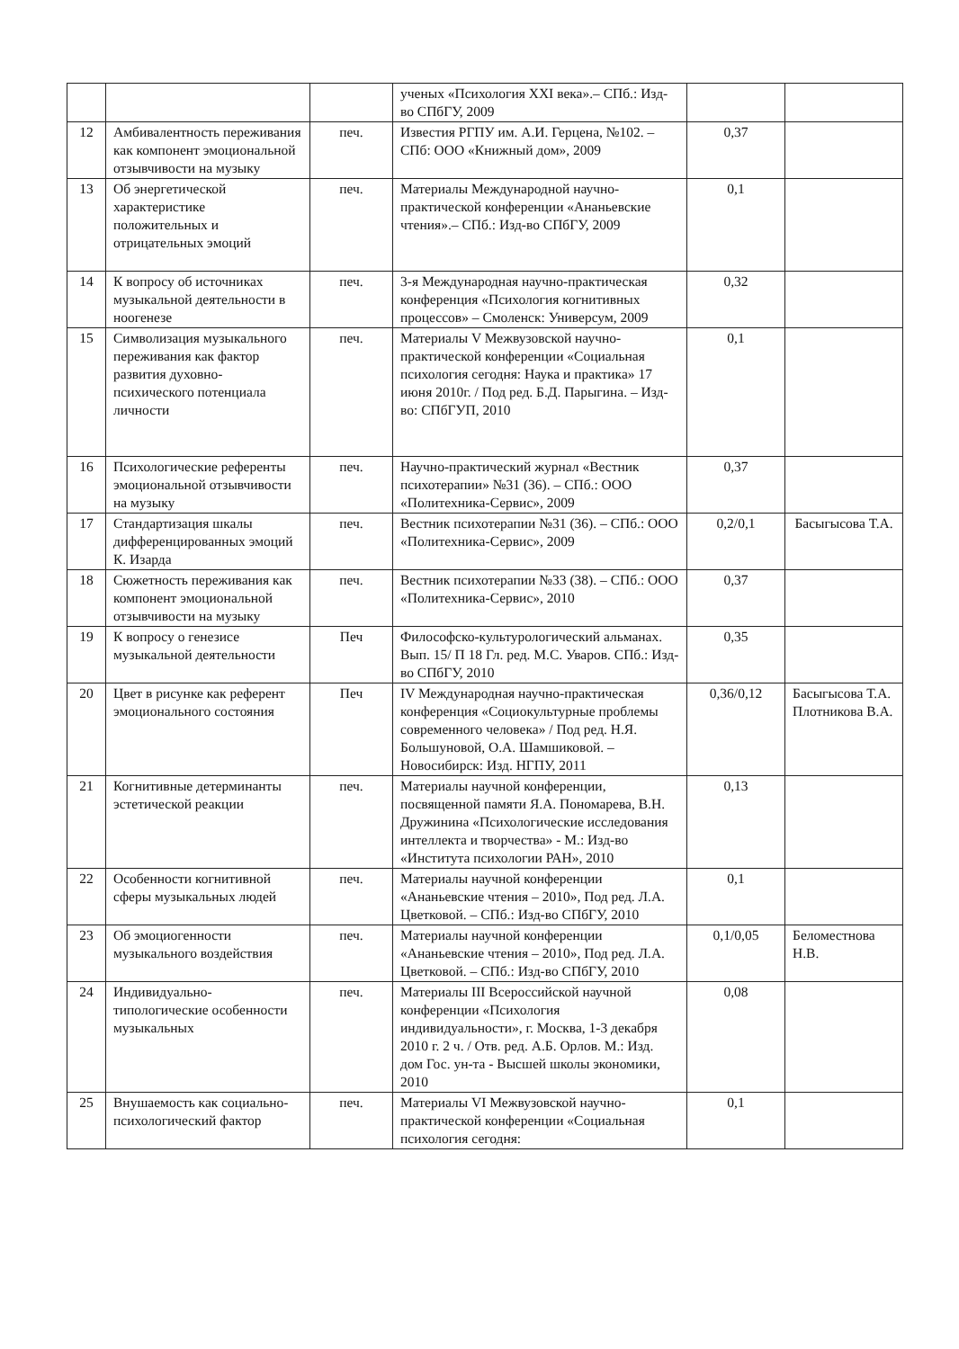| | | | ученых «Психология XXI века».– СПб.: Изд-во СПбГУ, 2009 | | |
| 12 | Амбивалентность переживания как компонент эмоциональной отзывчивости на музыку | печ. | Известия РГПУ им. А.И. Герцена, №102. – СПб: ООО «Книжный дом», 2009 | 0,37 | |
| 13 | Об энергетической характеристике положительных и отрицательных эмоций | печ. | Материалы Международной научно-практической конференции «Ананьевские чтения».– СПб.: Изд-во СПбГУ, 2009 | 0,1 | |
| 14 | К вопросу об источниках музыкальной деятельности в ноогенезе | печ. | 3-я Международная научно-практическая конференция «Психология когнитивных процессов» – Смоленск: Универсум, 2009 | 0,32 | |
| 15 | Символизация музыкального переживания как фактор развития духовно-психического потенциала личности | печ. | Материалы V Межвузовской научно-практической конференции «Социальная психология сегодня: Наука и практика» 17 июня 2010г. / Под ред. Б.Д. Парыгина. – Изд-во: СПбГУП, 2010 | 0,1 | |
| 16 | Психологические референты эмоциональной отзывчивости на музыку | печ. | Научно-практический журнал «Вестник психотерапии» №31 (36). – СПб.: ООО «Политехника-Сервис», 2009 | 0,37 | |
| 17 | Стандартизация шкалы дифференцированных эмоций К. Изарда | печ. | Вестник психотерапии №31 (36). – СПб.: ООО «Политехника-Сервис», 2009 | 0,2/0,1 | Басыгысова Т.А. |
| 18 | Сюжетность переживания как компонент эмоциональной отзывчивости на музыку | печ. | Вестник психотерапии №33 (38). – СПб.: ООО «Политехника-Сервис», 2010 | 0,37 | |
| 19 | К вопросу о генезисе музыкальной деятельности | Печ | Философско-культурологический альманах. Вып. 15/ П 18 Гл. ред. М.С. Уваров. СПб.: Изд-во СПбГУ, 2010 | 0,35 | |
| 20 | Цвет в рисунке как референт эмоционального состояния | Печ | IV Международная научно-практическая конференция «Социокультурные проблемы современного человека» / Под ред. Н.Я. Большуновой, О.А. Шамшиковой. – Новосибирск: Изд. НГПУ, 2011 | 0,36/0,12 | Басыгысова Т.А. Плотникова В.А. |
| 21 | Когнитивные детерминанты эстетической реакции | печ. | Материалы научной конференции, посвященной памяти Я.А. Пономарева, В.Н. Дружинина «Психологические исследования интеллекта и творчества» - М.: Изд-во «Института психологии РАН», 2010 | 0,13 | |
| 22 | Особенности когнитивной сферы музыкальных людей | печ. | Материалы научной конференции «Ананьевские чтения – 2010», Под ред. Л.А. Цветковой. – СПб.: Изд-во СПбГУ, 2010 | 0,1 | |
| 23 | Об эмоциогенности музыкального воздействия | печ. | Материалы научной конференции «Ананьевские чтения – 2010», Под ред. Л.А. Цветковой. – СПб.: Изд-во СПбГУ, 2010 | 0,1/0,05 | Беломестнова Н.В. |
| 24 | Индивидуально-типологические особенности музыкальных | печ. | Материалы III Всероссийской научной конференции «Психология индивидуальности», г. Москва, 1-3 декабря 2010 г. 2 ч. / Отв. ред. А.Б. Орлов. М.: Изд. дом Гос. ун-та - Высшей школы экономики, 2010 | 0,08 | |
| 25 | Внушаемость как социально-психологический фактор | печ. | Материалы VI Межвузовской научно-практической конференции «Социальная психология сегодня: | 0,1 | |